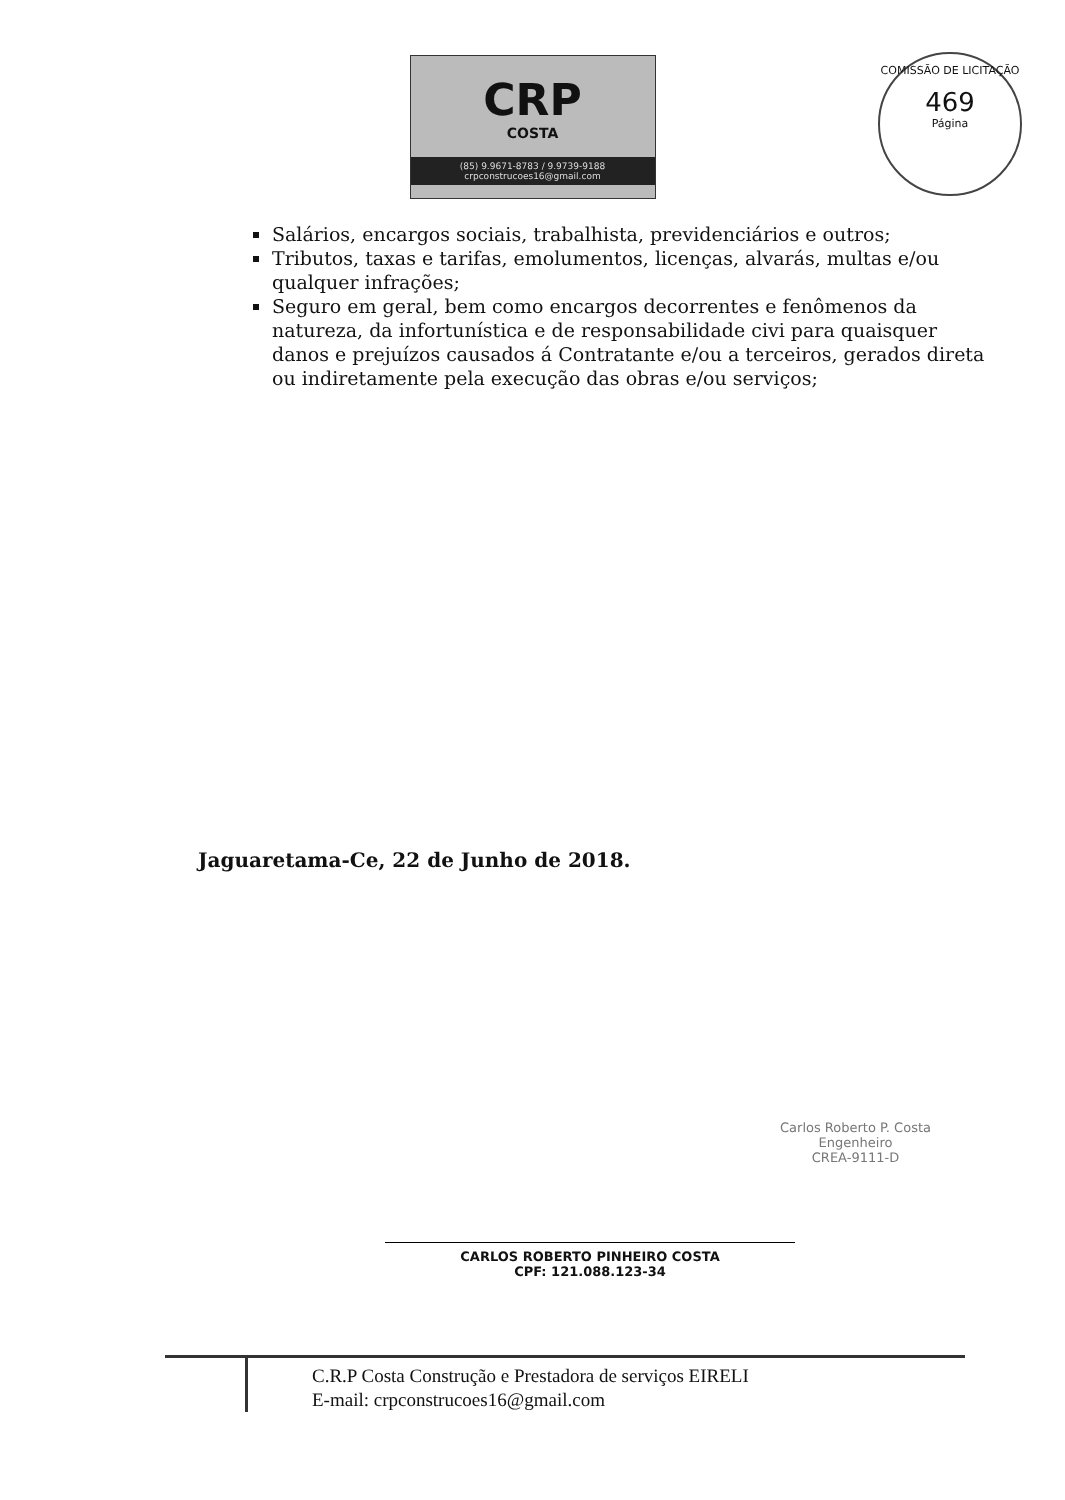CRP
COSTA
(85) 9.9671-8783 / 9.9739-9188
crpconstrucoes16@gmail.com
COMISSÃO DE LICITAÇÃO
469
Página
Salários, encargos sociais, trabalhista, previdenciários e outros;
Tributos, taxas e tarifas, emolumentos, licenças, alvarás, multas e/ou qualquer infrações;
Seguro em geral, bem como encargos decorrentes e fenômenos da natureza, da infortunística e de responsabilidade civi para quaisquer danos e prejuízos causados á Contratante e/ou a terceiros, gerados direta ou indiretamente pela execução das obras e/ou serviços;
Jaguaretama-Ce, 22 de Junho de 2018.
Carlos Roberto P. Costa
Engenheiro
CREA-9111-D
CARLOS ROBERTO PINHEIRO COSTA
CPF: 121.088.123-34
C.R.P Costa Construção e Prestadora de serviços EIRELI
E-mail: crpconstrucoes16@gmail.com